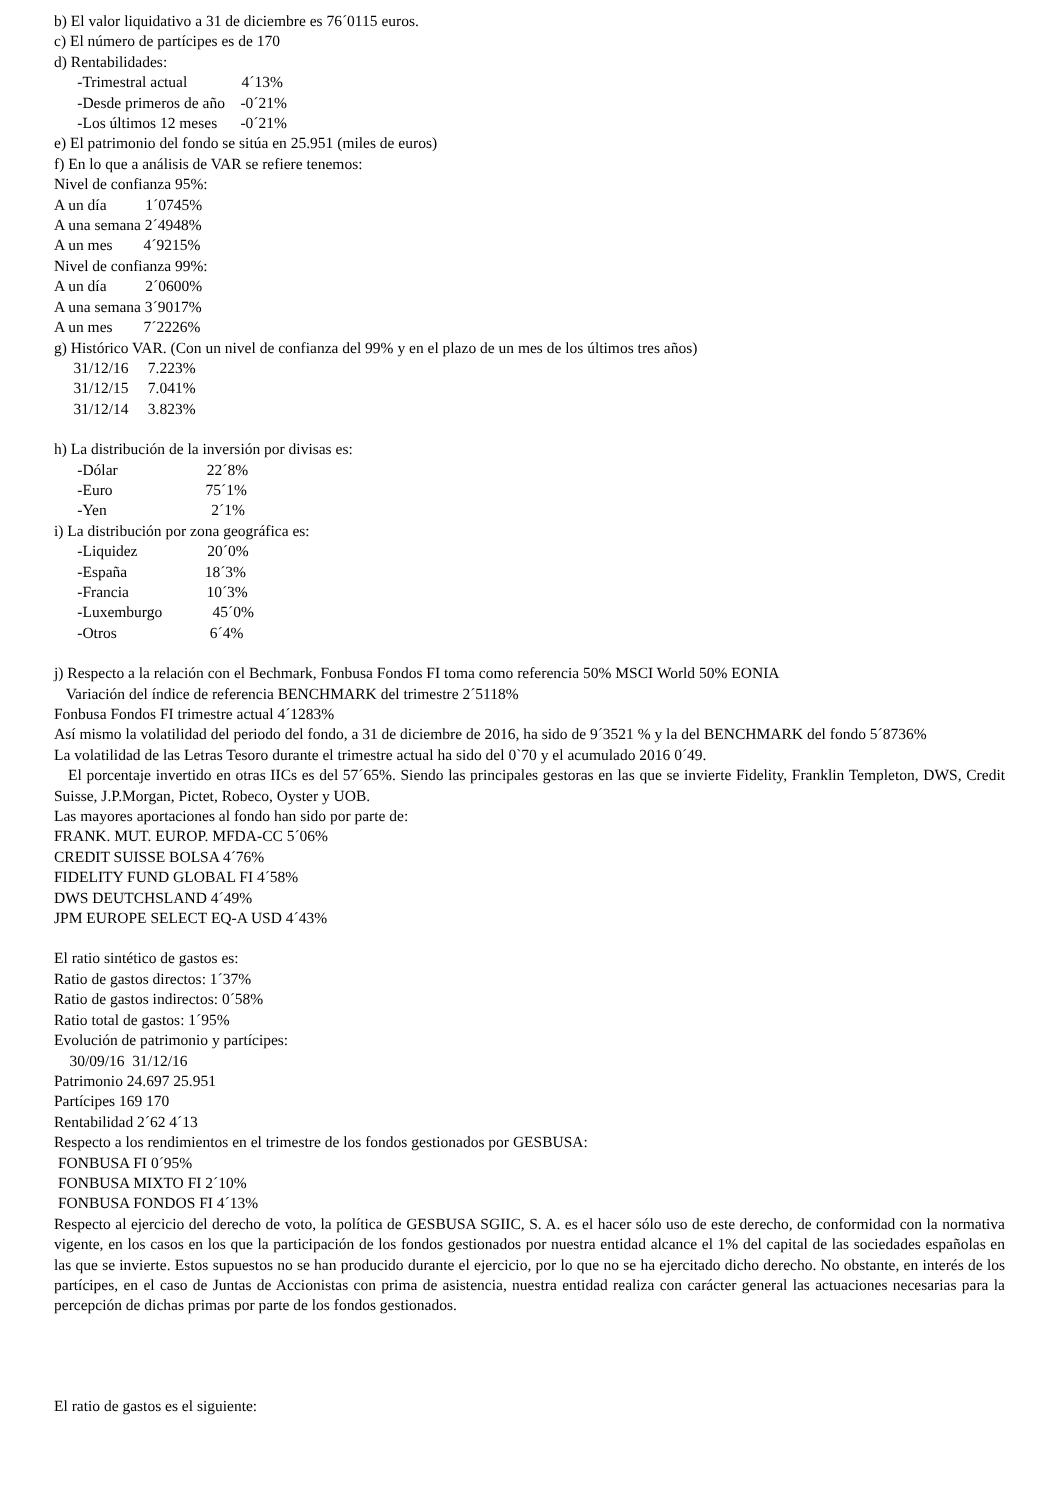b) El valor liquidativo a 31 de diciembre es 76´0115 euros.
c) El número de partícipes es de 170
d) Rentabilidades:
-Trimestral actual 4´13%
-Desde primeros de año -0´21%
-Los últimos 12 meses -0´21%
e) El patrimonio del fondo se sitúa en 25.951 (miles de euros)
f) En lo que a análisis de VAR se refiere tenemos:
Nivel de confianza 95%:
A un día 1´0745%
A una semana 2´4948%
A un mes 4´9215%
Nivel de confianza 99%:
A un día 2´0600%
A una semana 3´9017%
A un mes 7´2226%
g) Histórico VAR. (Con un nivel de confianza del 99% y en el plazo de un mes de los últimos tres años)
31/12/16 7.223%
31/12/15 7.041%
31/12/14 3.823%
h) La distribución de la inversión por divisas es:
-Dólar 22´8%
-Euro 75´1%
-Yen 2´1%
i) La distribución por zona geográfica es:
-Liquidez 20´0%
-España 18´3%
-Francia 10´3%
-Luxemburgo 45´0%
-Otros 6´4%
j) Respecto a la relación con el Bechmark, Fonbusa Fondos FI toma como referencia 50% MSCI World 50% EONIA
Variación del índice de referencia BENCHMARK del trimestre 2´5118%
Fonbusa Fondos FI trimestre actual 4´1283%
Así mismo la volatilidad del periodo del fondo, a 31 de diciembre de 2016, ha sido de 9´3521 % y la del BENCHMARK del fondo 5´8736%
La volatilidad de las Letras Tesoro durante el trimestre actual ha sido del 0`70 y el acumulado 2016 0´49.
El porcentaje invertido en otras IICs es del 57´65%. Siendo las principales gestoras en las que se invierte Fidelity, Franklin Templeton, DWS, Credit Suisse, J.P.Morgan, Pictet, Robeco, Oyster y UOB.
Las mayores aportaciones al fondo han sido por parte de:
FRANK. MUT. EUROP. MFDA-CC 5´06%
CREDIT SUISSE BOLSA 4´76%
FIDELITY FUND GLOBAL FI 4´58%
DWS DEUTCHSLAND 4´49%
JPM EUROPE SELECT EQ-A USD 4´43%
El ratio sintético de gastos es:
Ratio de gastos directos: 1´37%
Ratio de gastos indirectos: 0´58%
Ratio total de gastos: 1´95%
Evolución de patrimonio y partícipes:
30/09/16 31/12/16
Patrimonio 24.697 25.951
Partícipes 169 170
Rentabilidad 2´62 4´13
Respecto a los rendimientos en el trimestre de los fondos gestionados por GESBUSA:
FONBUSA FI 0´95%
FONBUSA MIXTO FI 2´10%
FONBUSA FONDOS FI 4´13%
Respecto al ejercicio del derecho de voto, la política de GESBUSA SGIIC, S. A. es el hacer sólo uso de este derecho, de conformidad con la normativa vigente, en los casos en los que la participación de los fondos gestionados por nuestra entidad alcance el 1% del capital de las sociedades españolas en las que se invierte. Estos supuestos no se han producido durante el ejercicio, por lo que no se ha ejercitado dicho derecho. No obstante, en interés de los partícipes, en el caso de Juntas de Accionistas con prima de asistencia, nuestra entidad realiza con carácter general las actuaciones necesarias para la percepción de dichas primas por parte de los fondos gestionados.
El ratio de gastos es el siguiente: